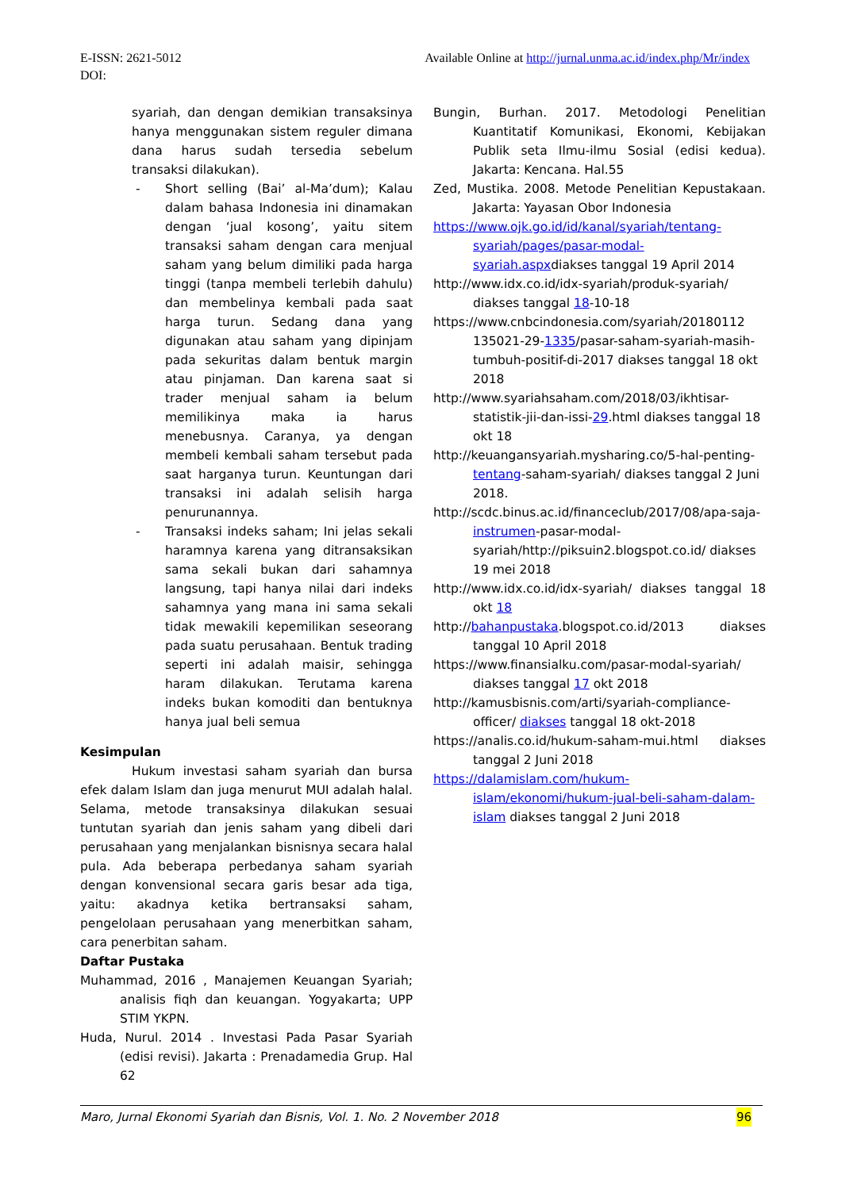Available Online at http://jurnal.unma.ac.id/index.php/Mr/index E-ISSN: 2621-5012
DOI:
syariah, dan dengan demikian transaksinya hanya menggunakan sistem reguler dimana dana harus sudah tersedia sebelum transaksi dilakukan).
- Short selling (Bai’ al-Ma’dum); Kalau dalam bahasa Indonesia ini dinamakan dengan ‘jual kosong’, yaitu sitem transaksi saham dengan cara menjual saham yang belum dimiliki pada harga tinggi (tanpa membeli terlebih dahulu) dan membelinya kembali pada saat harga turun. Sedang dana yang digunakan atau saham yang dipinjam pada sekuritas dalam bentuk margin atau pinjaman. Dan karena saat si trader menjual saham ia belum memilikinya maka ia harus menebusnya. Caranya, ya dengan membeli kembali saham tersebut pada saat harganya turun. Keuntungan dari transaksi ini adalah selisih harga penurunannya.
- Transaksi indeks saham; Ini jelas sekali haramnya karena yang ditransaksikan sama sekali bukan dari sahamnya langsung, tapi hanya nilai dari indeks sahamnya yang mana ini sama sekali tidak mewakili kepemilikan seseorang pada suatu perusahaan. Bentuk trading seperti ini adalah maisir, sehingga haram dilakukan. Terutama karena indeks bukan komoditi dan bentuknya hanya jual beli semua
Kesimpulan
Hukum investasi saham syariah dan bursa efek dalam Islam dan juga menurut MUI adalah halal. Selama, metode transaksinya dilakukan sesuai tuntutan syariah dan jenis saham yang dibeli dari perusahaan yang menjalankan bisnisnya secara halal pula. Ada beberapa perbedanya saham syariah dengan konvensional secara garis besar ada tiga, yaitu: akadnya ketika bertransaksi saham, pengelolaan perusahaan yang menerbitkan saham, cara penerbitan saham.
Daftar Pustaka
Muhammad, 2016 , Manajemen Keuangan Syariah; analisis fiqh dan keuangan. Yogyakarta; UPP STIM YKPN.
Huda, Nurul. 2014 . Investasi Pada Pasar Syariah (edisi revisi). Jakarta : Prenadamedia Grup. Hal 62
Bungin, Burhan. 2017. Metodologi Penelitian Kuantitatif Komunikasi, Ekonomi, Kebijakan Publik seta Ilmu-ilmu Sosial (edisi kedua). Jakarta: Kencana. Hal.55
Zed, Mustika. 2008. Metode Penelitian Kepustakaan. Jakarta: Yayasan Obor Indonesia
https://www.ojk.go.id/id/kanal/syariah/tentang-syariah/pages/pasar-modal-syariah.aspxdiakses tanggal 19 April 2014
http://www.idx.co.id/idx-syariah/produk-syariah/ diakses tanggal 18-10-18
https://www.cnbcindonesia.com/syariah/20180112 135021-29-1335/pasar-saham-syariah-masih-tumbuh-positif-di-2017 diakses tanggal 18 okt 2018
http://www.syariahsaham.com/2018/03/ikhtisar-statistik-jii-dan-issi-29.html diakses tanggal 18 okt 18
http://keuangansyariah.mysharing.co/5-hal-penting-tentang-saham-syariah/ diakses tanggal 2 Juni 2018.
http://scdc.binus.ac.id/financeclub/2017/08/apa-saja-instrumen-pasar-modal-syariah/http://piksuin2.blogspot.co.id/ diakses 19 mei 2018
http://www.idx.co.id/idx-syariah/ diakses tanggal 18 okt 18
http://bahanpustaka.blogspot.co.id/2013 diakses tanggal 10 April 2018
https://www.finansialku.com/pasar-modal-syariah/ diakses tanggal 17 okt 2018
http://kamusbisnis.com/arti/syariah-compliance-officer/ diakses tanggal 18 okt-2018
https://analis.co.id/hukum-saham-mui.html diakses tanggal 2 Juni 2018
https://dalamislam.com/hukum-islam/ekonomi/hukum-jual-beli-saham-dalam-islam diakses tanggal 2 Juni 2018
96 Maro, Jurnal Ekonomi Syariah dan Bisnis, Vol. 1. No. 2 November 2018